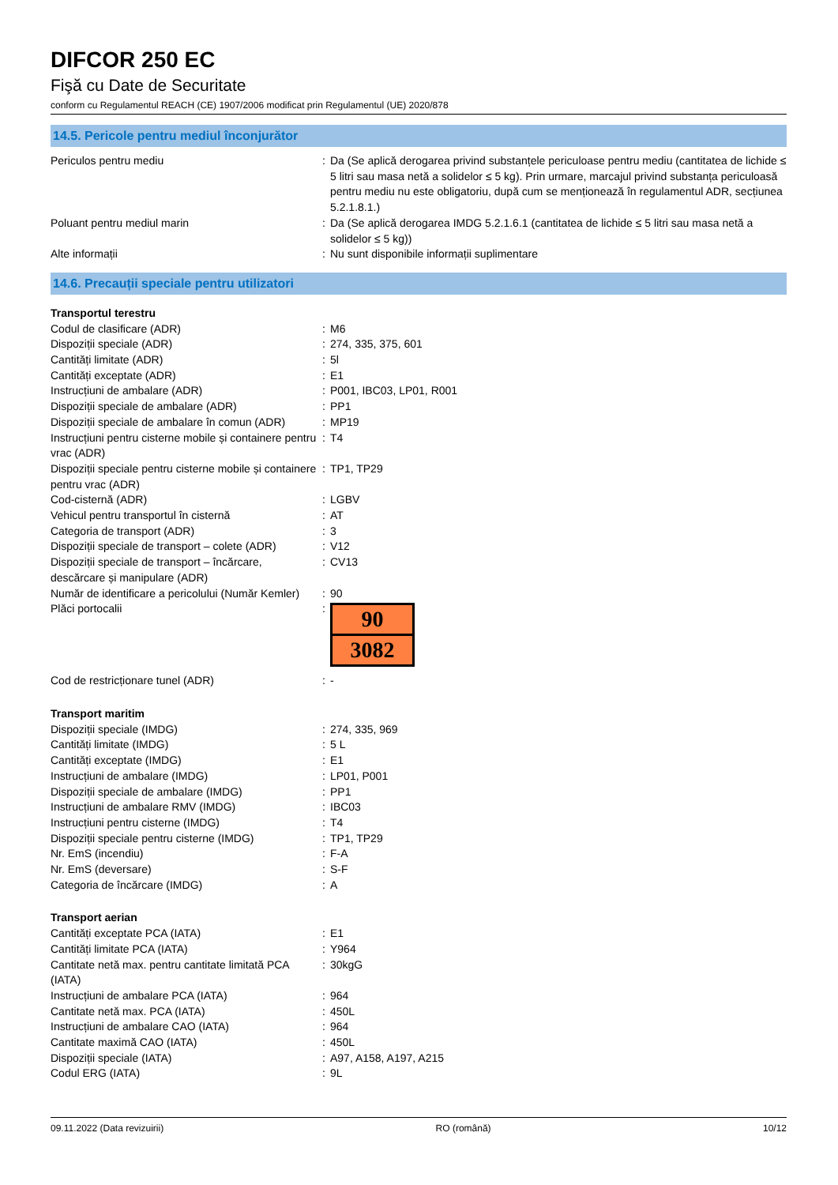DIFCOR 250 EC
Fişă cu Date de Securitate
conform cu Regulamentul REACH (CE) 1907/2006 modificat prin Regulamentul (UE) 2020/878
14.5. Pericole pentru mediul înconjurător
| Periculos pentru mediu | : | Da (Se aplică derogarea privind substanțele periculoase pentru mediu (cantitatea de lichide ≤ 5 litri sau masa netă a solidelor ≤ 5 kg). Prin urmare, marcajul privind substanța periculoasă pentru mediu nu este obligatoriu, după cum se menționează în regulamentul ADR, secțiunea 5.2.1.8.1.) |
| Poluant pentru mediul marin | : | Da (Se aplică derogarea IMDG 5.2.1.6.1 (cantitatea de lichide ≤ 5 litri sau masa netă a solidelor ≤ 5 kg)) |
| Alte informații | : | Nu sunt disponibile informații suplimentare |
14.6. Precauții speciale pentru utilizatori
| Transportul terestru | | |
| Codul de clasificare (ADR) | : | M6 |
| Dispoziții speciale (ADR) | : | 274, 335, 375, 601 |
| Cantități limitate (ADR) | : | 5l |
| Cantități exceptate (ADR) | : | E1 |
| Instrucțiuni de ambalare (ADR) | : | P001, IBC03, LP01, R001 |
| Dispoziții speciale de ambalare (ADR) | : | PP1 |
| Dispoziții speciale de ambalare în comun (ADR) | : | MP19 |
| Instrucțiuni pentru cisterne mobile și containere pentru vrac (ADR) | : | T4 |
| Dispoziții speciale pentru cisterne mobile și containere pentru vrac (ADR) | : | TP1, TP29 |
| Cod-cisternă (ADR) | : | LGBV |
| Vehicul pentru transportul în cisternă | : | AT |
| Categoria de transport (ADR) | : | 3 |
| Dispoziții speciale de transport – colete (ADR) | : | V12 |
| Dispoziții speciale de transport – încărcare, descărcare și manipulare (ADR) | : | CV13 |
| Număr de identificare a pericolului (Număr Kemler) | : | 90 |
| Plăci portocalii | : | 90 3082 |
| Cod de restricționare tunel (ADR) | : | - |
| Transport maritim | | |
| Dispoziții speciale (IMDG) | : | 274, 335, 969 |
| Cantități limitate (IMDG) | : | 5 L |
| Cantități exceptate (IMDG) | : | E1 |
| Instrucțiuni de ambalare (IMDG) | : | LP01, P001 |
| Dispoziții speciale de ambalare (IMDG) | : | PP1 |
| Instrucțiuni de ambalare RMV (IMDG) | : | IBC03 |
| Instrucțiuni pentru cisterne (IMDG) | : | T4 |
| Dispoziții speciale pentru cisterne (IMDG) | : | TP1, TP29 |
| Nr. EmS (incendiu) | : | F-A |
| Nr. EmS (deversare) | : | S-F |
| Categoria de încărcare (IMDG) | : | A |
| Transport aerian | | |
| Cantități exceptate PCA (IATA) | : | E1 |
| Cantități limitate PCA (IATA) | : | Y964 |
| Cantitate netă max. pentru cantitate limitată PCA (IATA) | : | 30kgG |
| Instrucțiuni de ambalare PCA (IATA) | : | 964 |
| Cantitate netă max. PCA (IATA) | : | 450L |
| Instrucțiuni de ambalare CAO (IATA) | : | 964 |
| Cantitate maximă CAO (IATA) | : | 450L |
| Dispoziții speciale (IATA) | : | A97, A158, A197, A215 |
| Codul ERG (IATA) | : | 9L |
09.11.2022 (Data revizuirii) RO (română) 10/12